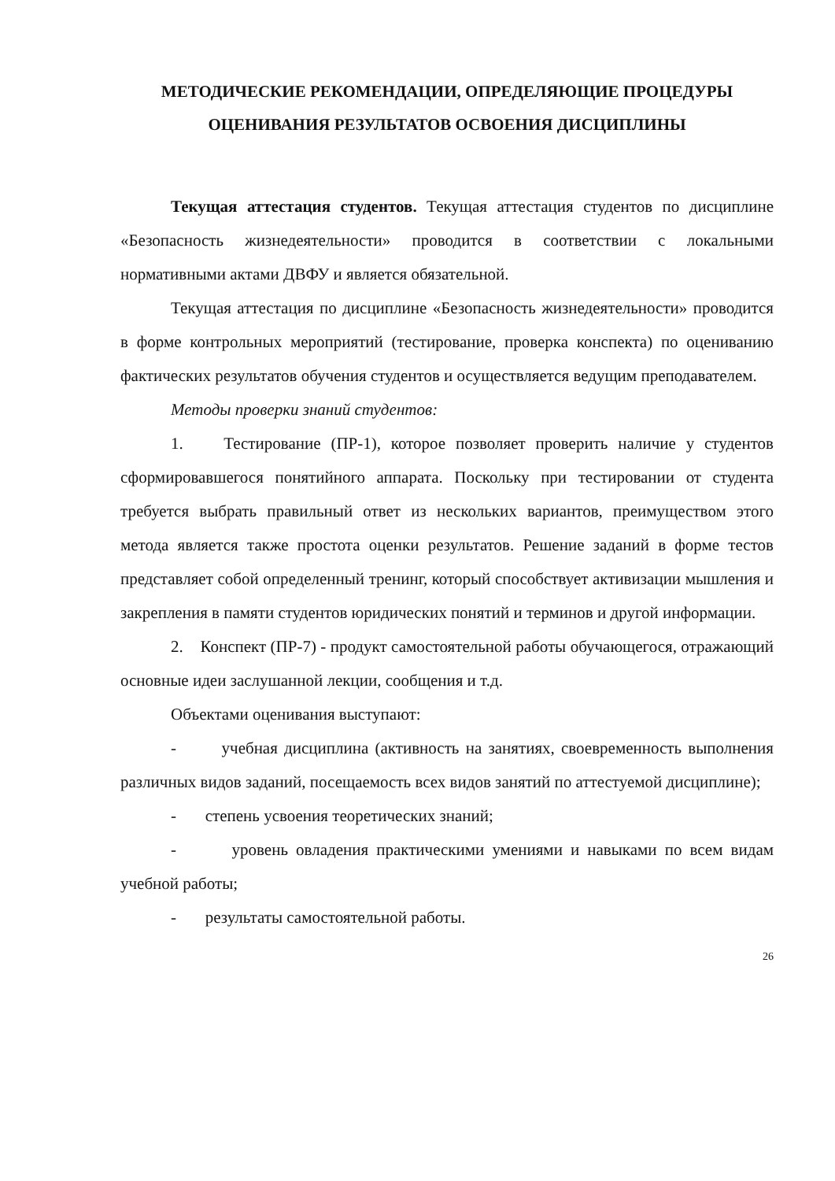МЕТОДИЧЕСКИЕ РЕКОМЕНДАЦИИ, ОПРЕДЕЛЯЮЩИЕ ПРОЦЕДУРЫ ОЦЕНИВАНИЯ РЕЗУЛЬТАТОВ ОСВОЕНИЯ ДИСЦИПЛИНЫ
Текущая аттестация студентов. Текущая аттестация студентов по дисциплине «Безопасность жизнедеятельности» проводится в соответствии с локальными нормативными актами ДВФУ и является обязательной.
Текущая аттестация по дисциплине «Безопасность жизнедеятельности» проводится в форме контрольных мероприятий (тестирование, проверка конспекта) по оцениванию фактических результатов обучения студентов и осуществляется ведущим преподавателем.
Методы проверки знаний студентов:
1. Тестирование (ПР-1), которое позволяет проверить наличие у студентов сформировавшегося понятийного аппарата. Поскольку при тестировании от студента требуется выбрать правильный ответ из нескольких вариантов, преимуществом этого метода является также простота оценки результатов. Решение заданий в форме тестов представляет собой определенный тренинг, который способствует активизации мышления и закрепления в памяти студентов юридических понятий и терминов и другой информации.
2. Конспект (ПР-7) - продукт самостоятельной работы обучающегося, отражающий основные идеи заслушанной лекции, сообщения и т.д.
Объектами оценивания выступают:
- учебная дисциплина (активность на занятиях, своевременность выполнения различных видов заданий, посещаемость всех видов занятий по аттестуемой дисциплине);
- степень усвоения теоретических знаний;
- уровень овладения практическими умениями и навыками по всем видам учебной работы;
- результаты самостоятельной работы.
26